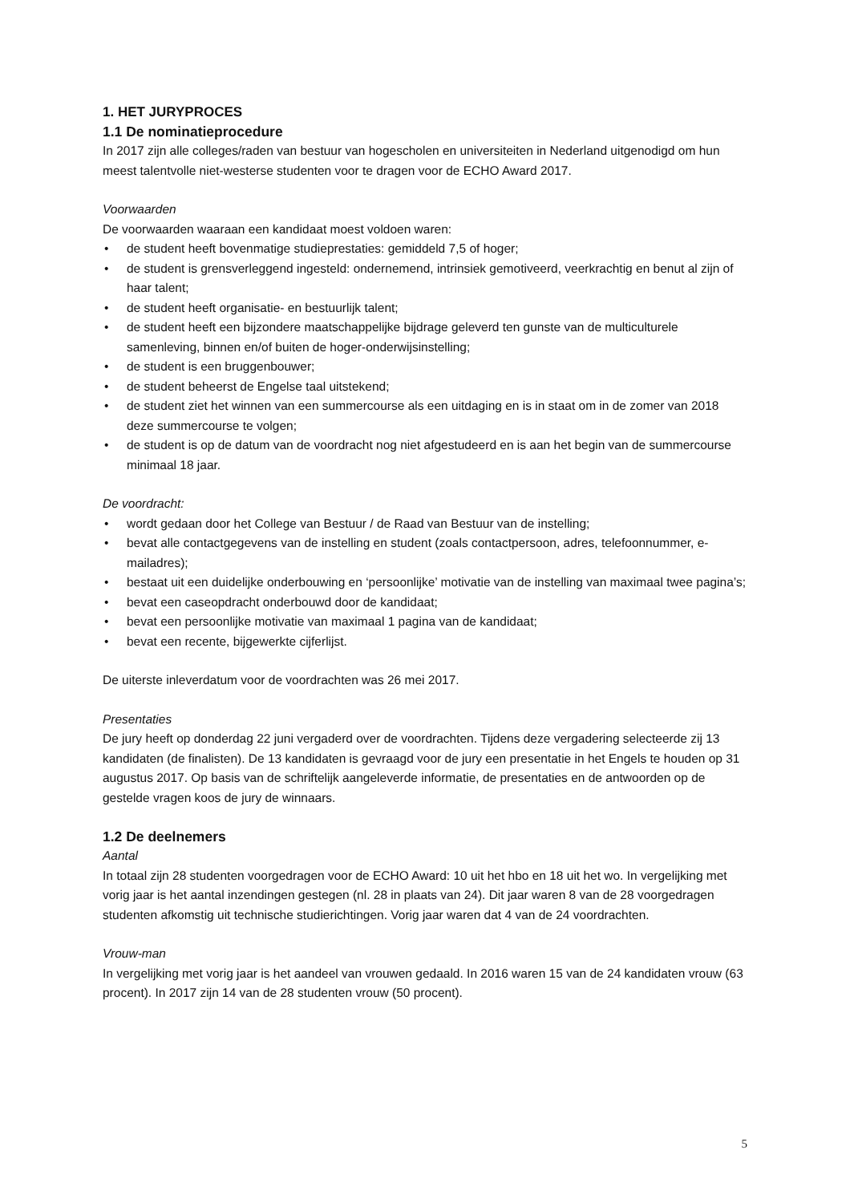1. HET JURYPROCES
1.1 De nominatieprocedure
In 2017 zijn alle colleges/raden van bestuur van hogescholen en universiteiten in Nederland uitgenodigd om hun meest talentvolle niet-westerse studenten voor te dragen voor de ECHO Award 2017.
Voorwaarden
De voorwaarden waaraan een kandidaat moest voldoen waren:
• de student heeft bovenmatige studieprestaties: gemiddeld 7,5 of hoger;
• de student is grensverleggend ingesteld: ondernemend, intrinsiek gemotiveerd, veerkrachtig en benut al zijn of haar talent;
• de student heeft organisatie- en bestuurlijk talent;
• de student heeft een bijzondere maatschappelijke bijdrage geleverd ten gunste van de multiculturele samenleving, binnen en/of buiten de hoger-onderwijsinstelling;
• de student is een bruggenbouwer;
• de student beheerst de Engelse taal uitstekend;
• de student ziet het winnen van een summercourse als een uitdaging en is in staat om in de zomer van 2018 deze summercourse te volgen;
• de student is op de datum van de voordracht nog niet afgestudeerd en is aan het begin van de summercourse minimaal 18 jaar.
De voordracht:
• wordt gedaan door het College van Bestuur / de Raad van Bestuur van de instelling;
• bevat alle contactgegevens van de instelling en student (zoals contactpersoon, adres, telefoonnummer, e-mailadres);
• bestaat uit een duidelijke onderbouwing en ‘persoonlijke’ motivatie van de instelling van maximaal twee pagina’s;
• bevat een caseopdracht onderbouwd door de kandidaat;
• bevat een persoonlijke motivatie van maximaal 1 pagina van de kandidaat;
• bevat een recente, bijgewerkte cijferlijst.
De uiterste inleverdatum voor de voordrachten was 26 mei 2017.
Presentaties
De jury heeft op donderdag 22 juni vergaderd over de voordrachten. Tijdens deze vergadering selecteerde zij 13 kandidaten (de finalisten). De 13 kandidaten is gevraagd voor de jury een presentatie in het Engels te houden op 31 augustus 2017. Op basis van de schriftelijk aangeleverde informatie, de presentaties en de antwoorden op de gestelde vragen koos de jury de winnaars.
1.2 De deelnemers
Aantal
In totaal zijn 28 studenten voorgedragen voor de ECHO Award: 10 uit het hbo en 18 uit het wo. In vergelijking met vorig jaar is het aantal inzendingen gestegen (nl. 28 in plaats van 24). Dit jaar waren 8 van de 28 voorgedragen studenten afkomstig uit technische studierichtingen. Vorig jaar waren dat 4 van de 24 voordrachten.
Vrouw-man
In vergelijking met vorig jaar is het aandeel van vrouwen gedaald. In 2016 waren 15 van de 24 kandidaten vrouw (63 procent). In 2017 zijn 14 van de 28 studenten vrouw (50 procent).
5